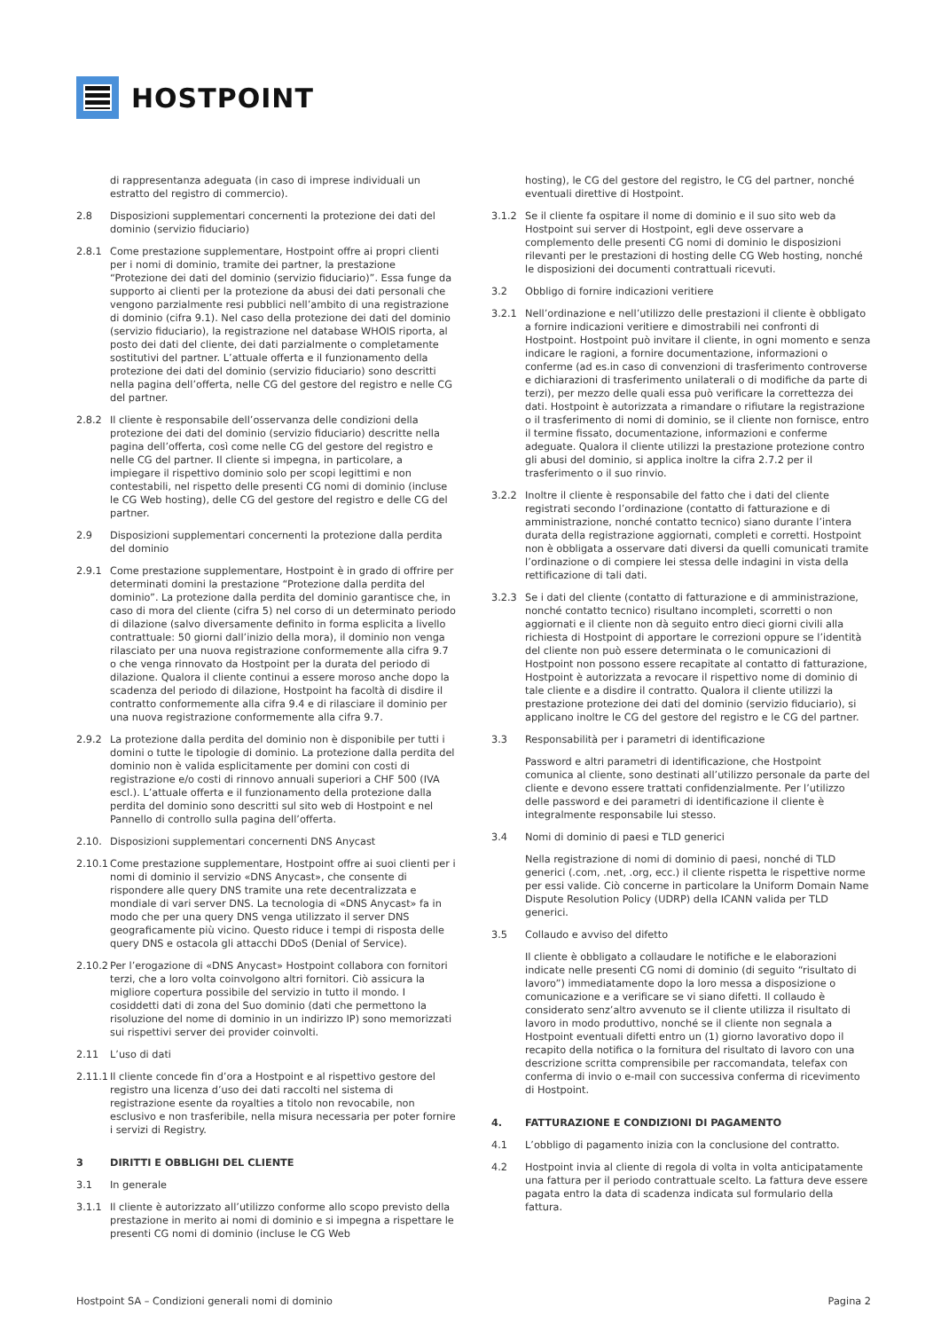HOSTPOINT
di rappresentanza adeguata (in caso di imprese individuali un estratto del registro di commercio).
2.8 Disposizioni supplementari concernenti la protezione dei dati del dominio (servizio fiduciario)
2.8.1 Come prestazione supplementare, Hostpoint offre ai propri clienti per i nomi di dominio, tramite dei partner, la prestazione “Protezione dei dati del dominio (servizio fiduciario)”. Essa funge da supporto ai clienti per la protezione da abusi dei dati personali che vengono parzialmente resi pubblici nell’ambito di una registrazione di dominio (cifra 9.1). Nel caso della protezione dei dati del dominio (servizio fiduciario), la registrazione nel database WHOIS riporta, al posto dei dati del cliente, dei dati parzialmente o completamente sostitutivi del partner. L’attuale offerta e il funzionamento della protezione dei dati del dominio (servizio fiduciario) sono descritti nella pagina dell’offerta, nelle CG del gestore del registro e nelle CG del partner.
2.8.2 Il cliente è responsabile dell’osservanza delle condizioni della protezione dei dati del dominio (servizio fiduciario) descritte nella pagina dell’offerta, così come nelle CG del gestore del registro e nelle CG del partner. Il cliente si impegna, in particolare, a impiegare il rispettivo dominio solo per scopi legittimi e non contestabili, nel rispetto delle presenti CG nomi di dominio (incluse le CG Web hosting), delle CG del gestore del registro e delle CG del partner.
2.9 Disposizioni supplementari concernenti la protezione dalla perdita del dominio
2.9.1 Come prestazione supplementare, Hostpoint è in grado di offrire per determinati domini la prestazione “Protezione dalla perdita del dominio”. La protezione dalla perdita del dominio garantisce che, in caso di mora del cliente (cifra 5) nel corso di un determinato periodo di dilazione (salvo diversamente definito in forma esplicita a livello contrattuale: 50 giorni dall’inizio della mora), il dominio non venga rilasciato per una nuova registrazione conformemente alla cifra 9.7 o che venga rinnovato da Hostpoint per la durata del periodo di dilazione. Qualora il cliente continui a essere moroso anche dopo la scadenza del periodo di dilazione, Hostpoint ha facoltà di disdire il contratto conformemente alla cifra 9.4 e di rilasciare il dominio per una nuova registrazione conformemente alla cifra 9.7.
2.9.2 La protezione dalla perdita del dominio non è disponibile per tutti i domini o tutte le tipologie di dominio. La protezione dalla perdita del dominio non è valida esplicitamente per domini con costi di registrazione e/o costi di rinnovo annuali superiori a CHF 500 (IVA escl.). L’attuale offerta e il funzionamento della protezione dalla perdita del dominio sono descritti sul sito web di Hostpoint e nel Pannello di controllo sulla pagina dell’offerta.
2.10. Disposizioni supplementari concernenti DNS Anycast
2.10.1 Come prestazione supplementare, Hostpoint offre ai suoi clienti per i nomi di dominio il servizio «DNS Anycast», che consente di rispondere alle query DNS tramite una rete decentralizzata e mondiale di vari server DNS. La tecnologia di «DNS Anycast» fa in modo che per una query DNS venga utilizzato il server DNS geograficamente più vicino. Questo riduce i tempi di risposta delle query DNS e ostacola gli attacchi DDoS (Denial of Service).
2.10.2 Per l’erogazione di «DNS Anycast» Hostpoint collabora con fornitori terzi, che a loro volta coinvolgono altri fornitori. Ciò assicura la migliore copertura possibile del servizio in tutto il mondo. I cosiddetti dati di zona del Suo dominio (dati che permettono la risoluzione del nome di dominio in un indirizzo IP) sono memorizzati sui rispettivi server dei provider coinvolti.
2.11 L’uso di dati
2.11.1 Il cliente concede fin d’ora a Hostpoint e al rispettivo gestore del registro una licenza d’uso dei dati raccolti nel sistema di registrazione esente da royalties a titolo non revocabile, non esclusivo e non trasferibile, nella misura necessaria per poter fornire i servizi di Registry.
3 DIRITTI E OBBLIGHI DEL CLIENTE
3.1 In generale
3.1.1 Il cliente è autorizzato all’utilizzo conforme allo scopo previsto della prestazione in merito ai nomi di dominio e si impegna a rispettare le presenti CG nomi di dominio (incluse le CG Web
hosting), le CG del gestore del registro, le CG del partner, nonché eventuali direttive di Hostpoint.
3.1.2 Se il cliente fa ospitare il nome di dominio e il suo sito web da Hostpoint sui server di Hostpoint, egli deve osservare a complemento delle presenti CG nomi di dominio le disposizioni rilevanti per le prestazioni di hosting delle CG Web hosting, nonché le disposizioni dei documenti contrattuali ricevuti.
3.2 Obbligo di fornire indicazioni veritiere
3.2.1 Nell’ordinazione e nell’utilizzo delle prestazioni il cliente è obbligato a fornire indicazioni veritiere e dimostrabili nei confronti di Hostpoint. Hostpoint può invitare il cliente, in ogni momento e senza indicare le ragioni, a fornire documentazione, informazioni o conferme (ad es.in caso di convenzioni di trasferimento controverse e dichiarazioni di trasferimento unilaterali o di modifiche da parte di terzi), per mezzo delle quali essa può verificare la correttezza dei dati. Hostpoint è autorizzata a rimandare o rifiutare la registrazione o il trasferimento di nomi di dominio, se il cliente non fornisce, entro il termine fissato, documentazione, informazioni e conferme adeguate. Qualora il cliente utilizzi la prestazione protezione contro gli abusi del dominio, si applica inoltre la cifra 2.7.2 per il trasferimento o il suo rinvio.
3.2.2 Inoltre il cliente è responsabile del fatto che i dati del cliente registrati secondo l’ordinazione (contatto di fatturazione e di amministrazione, nonché contatto tecnico) siano durante l’intera durata della registrazione aggiornati, completi e corretti. Hostpoint non è obbligata a osservare dati diversi da quelli comunicati tramite l’ordinazione o di compiere lei stessa delle indagini in vista della rettificazione di tali dati.
3.2.3 Se i dati del cliente (contatto di fatturazione e di amministrazione, nonché contatto tecnico) risultano incompleti, scorretti o non aggiornati e il cliente non dà seguito entro dieci giorni civili alla richiesta di Hostpoint di apportare le correzioni oppure se l’identità del cliente non può essere determinata o le comunicazioni di Hostpoint non possono essere recapitate al contatto di fatturazione, Hostpoint è autorizzata a revocare il rispettivo nome di dominio di tale cliente e a disdire il contratto. Qualora il cliente utilizzi la prestazione protezione dei dati del dominio (servizio fiduciario), si applicano inoltre le CG del gestore del registro e le CG del partner.
3.3 Responsabilità per i parametri di identificazione
Password e altri parametri di identificazione, che Hostpoint comunica al cliente, sono destinati all’utilizzo personale da parte del cliente e devono essere trattati confidenzialmente. Per l’utilizzo delle password e dei parametri di identificazione il cliente è integralmente responsabile lui stesso.
3.4 Nomi di dominio di paesi e TLD generici
Nella registrazione di nomi di dominio di paesi, nonché di TLD generici (.com, .net, .org, ecc.) il cliente rispetta le rispettive norme per essi valide. Ciò concerne in particolare la Uniform Domain Name Dispute Resolution Policy (UDRP) della ICANN valida per TLD generici.
3.5 Collaudo e avviso del difetto
Il cliente è obbligato a collaudare le notifiche e le elaborazioni indicate nelle presenti CG nomi di dominio (di seguito “risultato di lavoro”) immediatamente dopo la loro messa a disposizione o comunicazione e a verificare se vi siano difetti. Il collaudo è considerato senz’altro avvenuto se il cliente utilizza il risultato di lavoro in modo produttivo, nonché se il cliente non segnala a Hostpoint eventuali difetti entro un (1) giorno lavorativo dopo il recapito della notifica o la fornitura del risultato di lavoro con una descrizione scritta comprensibile per raccomandata, telefax con conferma di invio o e-mail con successiva conferma di ricevimento di Hostpoint.
4. FATTURAZIONE E CONDIZIONI DI PAGAMENTO
4.1 L’obbligo di pagamento inizia con la conclusione del contratto.
4.2 Hostpoint invia al cliente di regola di volta in volta anticipatamente una fattura per il periodo contrattuale scelto. La fattura deve essere pagata entro la data di scadenza indicata sul formulario della fattura.
Hostpoint SA – Condizioni generali nomi di dominio Pagina 2